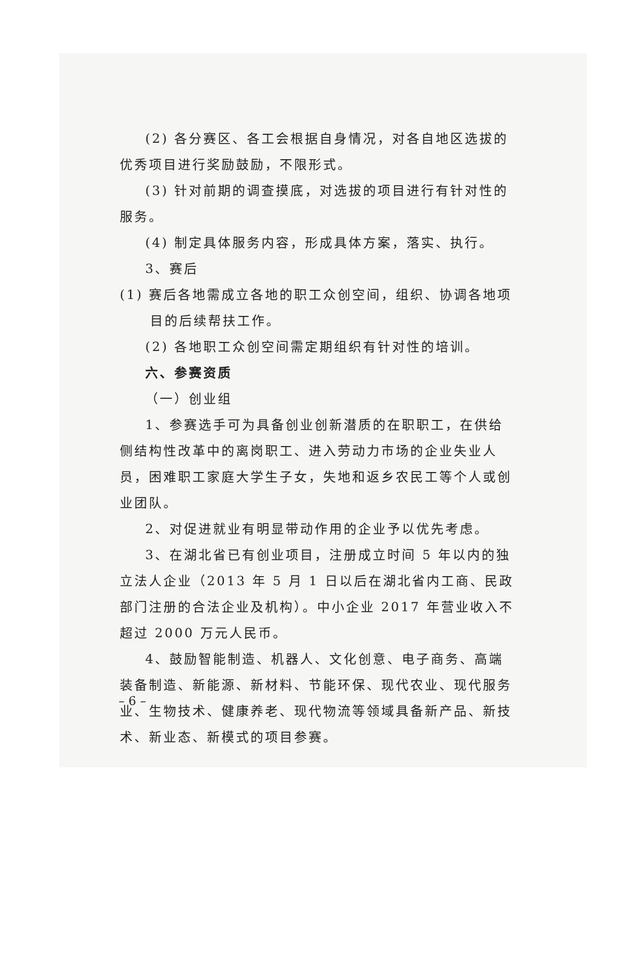(2) 各分赛区、各工会根据自身情况，对各自地区选拔的优秀项目进行奖励鼓励，不限形式。
(3) 针对前期的调查摸底，对选拔的项目进行有针对性的服务。
(4) 制定具体服务内容，形成具体方案，落实、执行。
3、赛后
(1) 赛后各地需成立各地的职工众创空间，组织、协调各地项
目的后续帮扶工作。
(2) 各地职工众创空间需定期组织有针对性的培训。
六、参赛资质
（一）创业组
1、参赛选手可为具备创业创新潜质的在职职工，在供给侧结构性改革中的离岗职工、进入劳动力市场的企业失业人员，困难职工家庭大学生子女，失地和返乡农民工等个人或创业团队。
2、对促进就业有明显带动作用的企业予以优先考虑。
3、在湖北省已有创业项目，注册成立时间 5 年以内的独立法人企业（2013 年 5 月 1 日以后在湖北省内工商、民政部门注册的合法企业及机构）。中小企业 2017 年营业收入不超过 2000 万元人民币。
4、鼓励智能制造、机器人、文化创意、电子商务、高端装备制造、新能源、新材料、节能环保、现代农业、现代服务业、生物技术、健康养老、现代物流等领域具备新产品、新技术、新业态、新模式的项目参赛。
– 6 –